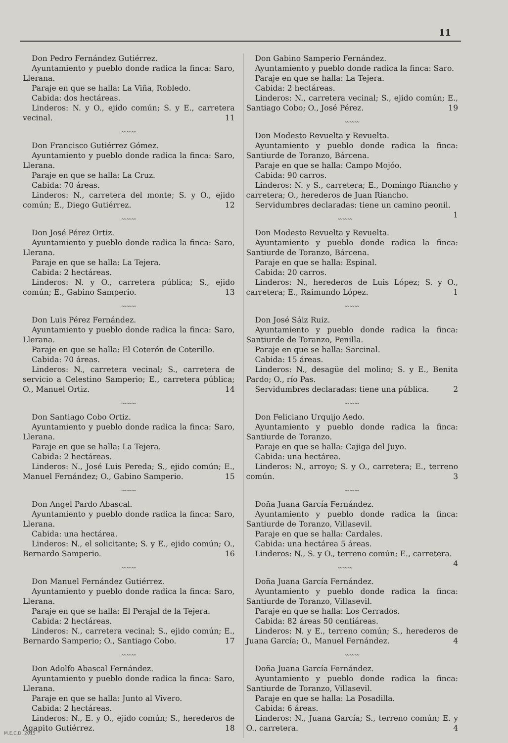11
Don Pedro Fernández Gutiérrez.
Ayuntamiento y pueblo donde radica la finca: Saro, Llerana.
Paraje en que se halla: La Viña, Robledo.
Cabida: dos hectáreas.
Linderos: N. y O., ejido común; S. y E., carretera vecinal. 11
〰〰〰
Don Francisco Gutiérrez Gómez.
Ayuntamiento y pueblo donde radica la finca: Saro, Llerana.
Paraje en que se halla: La Cruz.
Cabida: 70 áreas.
Linderos: N., carretera del monte; S. y O., ejido común; E., Diego Gutiérrez. 12
〰〰〰
Don José Pérez Ortiz.
Ayuntamiento y pueblo donde radica la finca: Saro, Llerana.
Paraje en que se halla: La Tejera.
Cabida: 2 hectáreas.
Linderos: N. y O., carretera pública; S., ejido común; E., Gabino Samperio. 13
〰〰〰
Don Luis Pérez Fernández.
Ayuntamiento y pueblo donde radica la finca: Saro, Llerana.
Paraje en que se halla: El Coterón de Coterillo.
Cabida: 70 áreas.
Linderos: N., carretera vecinal; S., carretera de servicio a Celestino Samperio; E., carretera pública; O., Manuel Ortiz. 14
〰〰〰
Don Santiago Cobo Ortiz.
Ayuntamiento y pueblo donde radica la finca: Saro, Llerana.
Paraje en que se halla: La Tejera.
Cabida: 2 hectáreas.
Linderos: N., José Luis Pereda; S., ejido común; E., Manuel Fernández; O., Gabino Samperio. 15
〰〰〰
Don Angel Pardo Abascal.
Ayuntamiento y pueblo donde radica la finca: Saro, Llerana.
Cabida: una hectárea.
Linderos: N., el solicitante; S. y E., ejido común; O., Bernardo Samperio. 16
〰〰〰
Don Manuel Fernández Gutiérrez.
Ayuntamiento y pueblo donde radica la finca: Saro, Llerana.
Paraje en que se halla: El Perajal de la Tejera.
Cabida: 2 hectáreas.
Linderos: N., carretera vecinal; S., ejido común; E., Bernardo Samperio; O., Santiago Cobo. 17
〰〰〰
Don Adolfo Abascal Fernández.
Ayuntamiento y pueblo donde radica la finca: Saro, Llerana.
Paraje en que se halla: Junto al Vivero.
Cabida: 2 hectáreas.
Linderos: N., E. y O., ejido común; S., herederos de Agapito Gutiérrez. 18
Don Gabino Samperio Fernández.
Ayuntamiento y pueblo donde radica la finca: Saro.
Paraje en que se halla: La Tejera.
Cabida: 2 hectáreas.
Linderos: N., carretera vecinal; S., ejido común; E., Santiago Cobo; O., José Pérez. 19
〰〰〰
Don Modesto Revuelta y Revuelta.
Ayuntamiento y pueblo donde radica la finca: Santiurde de Toranzo, Bárcena.
Paraje en que se halla: Campo Mojóo.
Cabida: 90 carros.
Linderos: N. y S., carretera; E., Domingo Riancho y carretera; O., herederos de Juan Riancho.
Servidumbres declaradas: tiene un camino peonil. 1
〰〰〰
Don Modesto Revuelta y Revuelta.
Ayuntamiento y pueblo donde radica la finca: Santiurde de Toranzo, Bárcena.
Paraje en que se halla: Espinal.
Cabida: 20 carros.
Linderos: N., herederos de Luis López; S. y O., carretera; E., Raimundo López. 1
〰〰〰
Don José Sáiz Ruiz.
Ayuntamiento y pueblo donde radica la finca: Santiurde de Toranzo, Penilla.
Paraje en que se halla: Sarcinal.
Cabida: 15 áreas.
Linderos: N., desagüe del molino; S. y E., Benita Pardo; O., río Pas.
Servidumbres declaradas: tiene una pública. 2
〰〰〰
Don Feliciano Urquijo Aedo.
Ayuntamiento y pueblo donde radica la finca: Santiurde de Toranzo.
Paraje en que se halla: Cajiga del Juyo.
Cabida: una hectárea.
Linderos: N., arroyo; S. y O., carretera; E., terreno común. 3
〰〰〰
Doña Juana García Fernández.
Ayuntamiento y pueblo donde radica la finca: Santiurde de Toranzo, Villasevil.
Paraje en que se halla: Cardales.
Cabida: una hectárea 5 áreas.
Linderos: N., S. y O., terreno común; E., carretera. 4
〰〰〰
Doña Juana García Fernández.
Ayuntamiento y pueblo donde radica la finca: Santiurde de Toranzo, Villasevil.
Paraje en que se halla: Los Cerrados.
Cabida: 82 áreas 50 centiáreas.
Linderos: N. y E., terreno común; S., herederos de Juana García; O., Manuel Fernández. 4
〰〰〰
Doña Juana García Fernández.
Ayuntamiento y pueblo donde radica la finca: Santiurde de Toranzo, Villasevil.
Paraje en que se halla: La Posadilla.
Cabida: 6 áreas.
Linderos: N., Juana García; S., terreno común; E. y O., carretera. 4
M.E.C.D. 2015